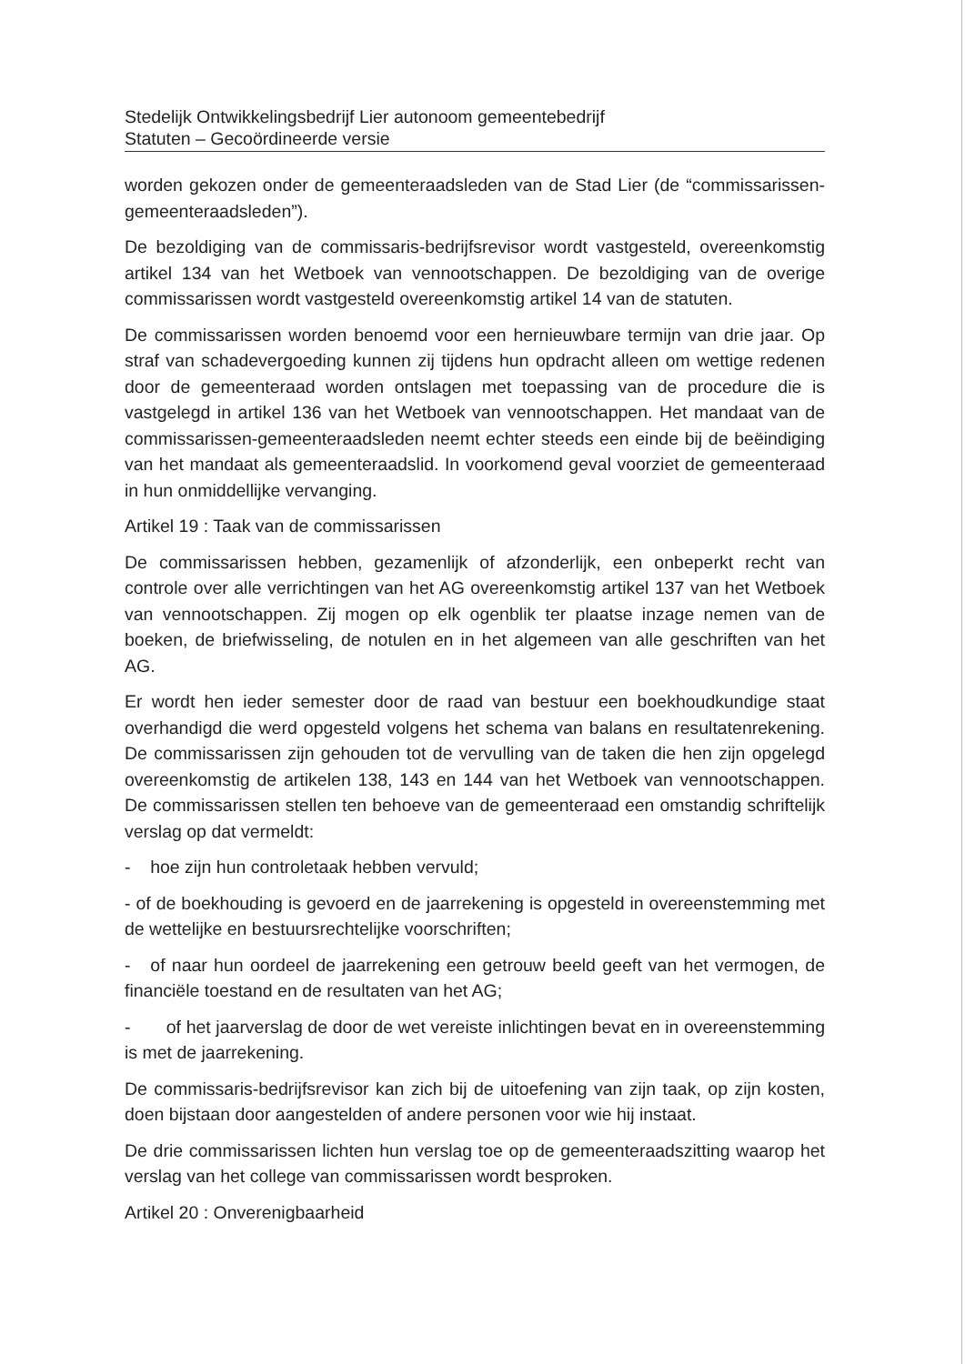Stedelijk Ontwikkelingsbedrijf Lier autonoom gemeentebedrijf
Statuten – Gecoördineerde versie
worden gekozen onder de gemeenteraadsleden van de Stad Lier (de “commissarissen-gemeenteraadsleden”).
De bezoldiging van de commissaris-bedrijfsrevisor wordt vastgesteld, overeenkomstig artikel 134 van het Wetboek van vennootschappen. De bezoldiging van de overige commissarissen wordt vastgesteld overeenkomstig artikel 14 van de statuten.
De commissarissen worden benoemd voor een hernieuwbare termijn van drie jaar. Op straf van schadevergoeding kunnen zij tijdens hun opdracht alleen om wettige redenen door de gemeenteraad worden ontslagen met toepassing van de procedure die is vastgelegd in artikel 136 van het Wetboek van vennootschappen. Het mandaat van de commissarissen-gemeenteraadsleden neemt echter steeds een einde bij de beëindiging van het mandaat als gemeenteraadslid. In voorkomend geval voorziet de gemeenteraad in hun onmiddellijke vervanging.
Artikel 19 : Taak van de commissarissen
De commissarissen hebben, gezamenlijk of afzonderlijk, een onbeperkt recht van controle over alle verrichtingen van het AG overeenkomstig artikel 137 van het Wetboek van vennootschappen. Zij mogen op elk ogenblik ter plaatse inzage nemen van de boeken, de briefwisseling, de notulen en in het algemeen van alle geschriften van het AG.
Er wordt hen ieder semester door de raad van bestuur een boekhoudkundige staat overhandigd die werd opgesteld volgens het schema van balans en resultatenrekening. De commissarissen zijn gehouden tot de vervulling van de taken die hen zijn opgelegd overeenkomstig de artikelen 138, 143 en 144 van het Wetboek van vennootschappen. De commissarissen stellen ten behoeve van de gemeenteraad een omstandig schriftelijk verslag op dat vermeldt:
- hoe zijn hun controletaak hebben vervuld;
- of de boekhouding is gevoerd en de jaarrekening is opgesteld in overeenstemming met de wettelijke en bestuursrechtelijke voorschriften;
- of naar hun oordeel de jaarrekening een getrouw beeld geeft van het vermogen, de financiële toestand en de resultaten van het AG;
- of het jaarverslag de door de wet vereiste inlichtingen bevat en in overeenstemming is met de jaarrekening.
De commissaris-bedrijfsrevisor kan zich bij de uitoefening van zijn taak, op zijn kosten, doen bijstaan door aangestelden of andere personen voor wie hij instaat.
De drie commissarissen lichten hun verslag toe op de gemeenteraadszitting waarop het verslag van het college van commissarissen wordt besproken.
Artikel 20 : Onverenigbaarheid